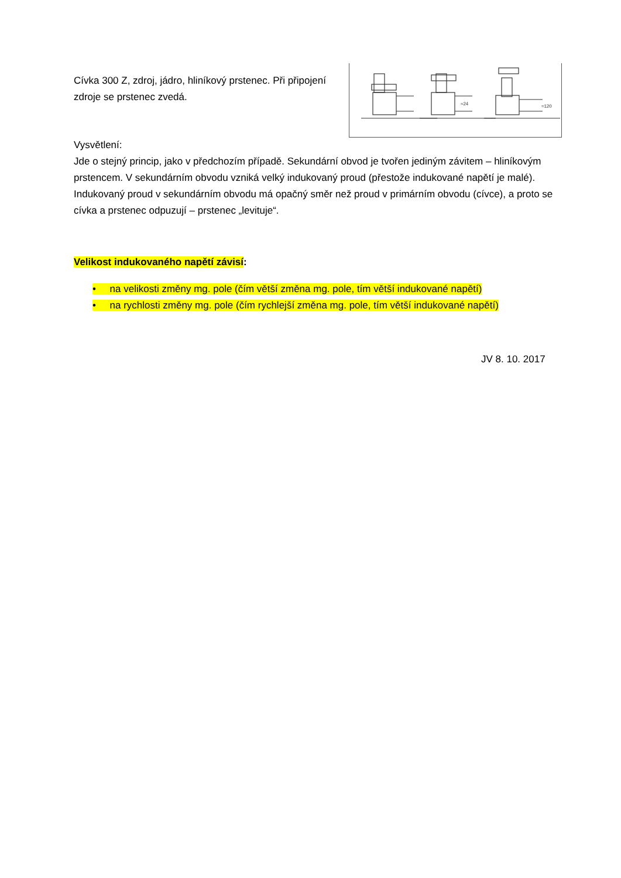Cívka 300 Z, zdroj, jádro, hliníkový prstenec. Při připojení zdroje se prstenec zvedá.
≈24
≈120
Vysvětlení:
Jde o stejný princip, jako v předchozím případě. Sekundární obvod je tvořen jediným závitem – hliníkovým prstencem. V sekundárním obvodu vzniká velký indukovaný proud (přestože indukované napětí je malé). Indukovaný proud v sekundárním obvodu má opačný směr než proud v primárním obvodu (cívce), a proto se cívka a prstenec odpuzují – prstenec „levituje“.
Velikost indukovaného napětí závisí:
• na velikosti změny mg. pole (čím větší změna mg. pole, tím větší indukované napětí)
• na rychlosti změny mg. pole (čím rychlejší změna mg. pole, tím větší indukované napětí)
JV 8. 10. 2017